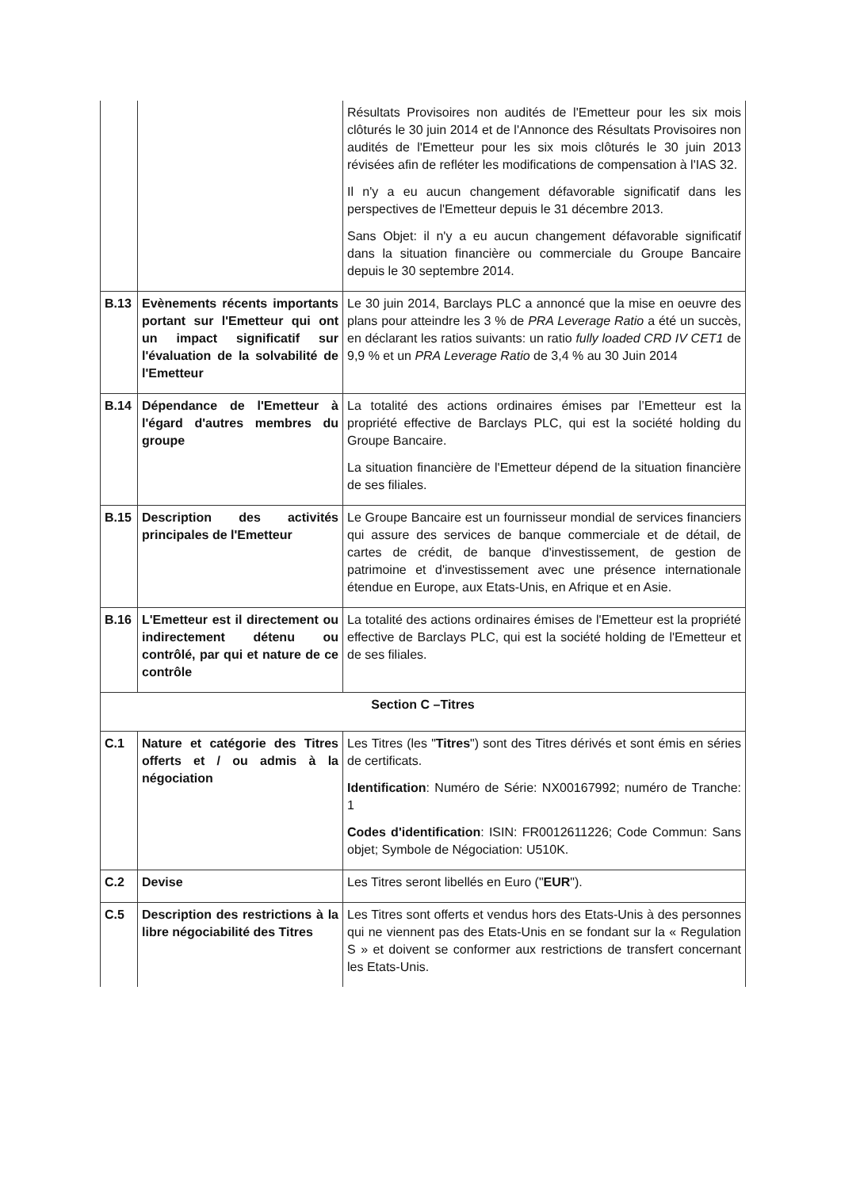| | | Résultats Provisoires non audités de l'Emetteur pour les six mois clôturés le 30 juin 2014 et de l'Annonce des Résultats Provisoires non audités de l'Emetteur pour les six mois clôturés le 30 juin 2013 révisées afin de refléter les modifications de compensation à l'IAS 32. Il n'y a eu aucun changement défavorable significatif dans les perspectives de l'Emetteur depuis le 31 décembre 2013. Sans Objet: il n'y a eu aucun changement défavorable significatif dans la situation financière ou commerciale du Groupe Bancaire depuis le 30 septembre 2014. |
| B.13 | Evènements récents importants portant sur l'Emetteur qui ont un impact significatif sur l'évaluation de la solvabilité de l'Emetteur | Le 30 juin 2014, Barclays PLC a annoncé que la mise en oeuvre des plans pour atteindre les 3 % de PRA Leverage Ratio a été un succès, en déclarant les ratios suivants: un ratio fully loaded CRD IV CET1 de 9,9 % et un PRA Leverage Ratio de 3,4 % au 30 Juin 2014 |
| B.14 | Dépendance de l'Emetteur à l'égard d'autres membres du groupe | La totalité des actions ordinaires émises par l’Emetteur est la propriété effective de Barclays PLC, qui est la société holding du Groupe Bancaire. La situation financière de l'Emetteur dépend de la situation financière de ses filiales. |
| B.15 | Description des activités principales de l'Emetteur | Le Groupe Bancaire est un fournisseur mondial de services financiers qui assure des services de banque commerciale et de détail, de cartes de crédit, de banque d'investissement, de gestion de patrimoine et d'investissement avec une présence internationale étendue en Europe, aux Etats-Unis, en Afrique et en Asie. |
| B.16 | L'Emetteur est il directement ou indirectement détenu ou contrôlé, par qui et nature de ce contrôle | La totalité des actions ordinaires émises de l'Emetteur est la propriété effective de Barclays PLC, qui est la société holding de l'Emetteur et de ses filiales. |
| Section C –Titres | | |
| C.1 | Nature et catégorie des Titres offerts et / ou admis à la négociation | Les Titres (les " Titres ") sont des Titres dérivés et sont émis en séries de certificats. Identification : Numéro de Série: NX00167992; numéro de Tranche: 1 Codes d'identification : ISIN: FR0012611226; Code Commun: Sans objet; Symbole de Négociation: U510K. |
| C.2 | Devise | Les Titres seront libellés en Euro (" EUR "). |
| C.5 | Description des restrictions à la libre négociabilité des Titres | Les Titres sont offerts et vendus hors des Etats-Unis à des personnes qui ne viennent pas des Etats-Unis en se fondant sur la « Regulation S » et doivent se conformer aux restrictions de transfert concernant les Etats-Unis. |